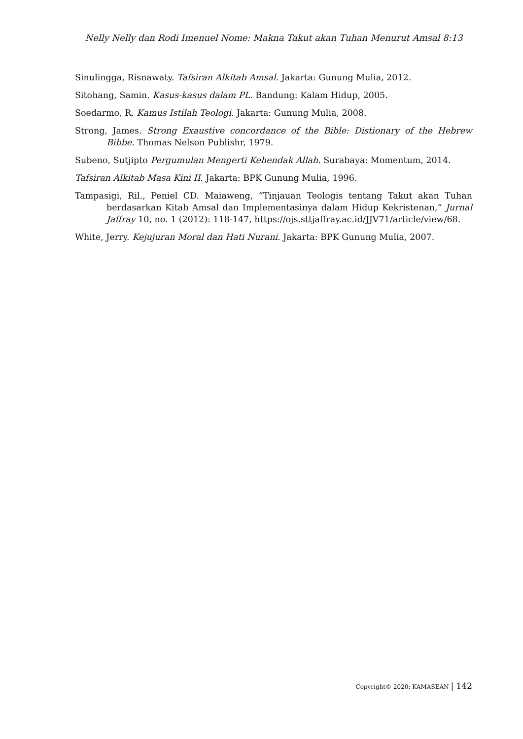Nelly Nelly dan Rodi Imenuel Nome: Makna Takut akan Tuhan Menurut Amsal 8:13
Sinulingga, Risnawaty. Tafsiran Alkitab Amsal. Jakarta: Gunung Mulia, 2012.
Sitohang, Samin. Kasus-kasus dalam PL. Bandung: Kalam Hidup, 2005.
Soedarmo, R. Kamus Istilah Teologi. Jakarta: Gunung Mulia, 2008.
Strong, James. Strong Exaustive concordance of the Bible: Distionary of the Hebrew Bibbe. Thomas Nelson Publishr, 1979.
Subeno, Sutjipto Pergumulan Mengerti Kehendak Allah. Surabaya: Momentum, 2014.
Tafsiran Alkitab Masa Kini II. Jakarta: BPK Gunung Mulia, 1996.
Tampasigi, Ril., Peniel CD. Maiaweng, “Tinjauan Teologis tentang Takut akan Tuhan berdasarkan Kitab Amsal dan Implementasinya dalam Hidup Kekristenan,” Jurnal Jaffray 10, no. 1 (2012): 118-147, https://ojs.sttjaffray.ac.id/JJV71/article/view/68.
White, Jerry. Kejujuran Moral dan Hati Nurani. Jakarta: BPK Gunung Mulia, 2007.
Copyright© 2020; KAMASEAN | 142